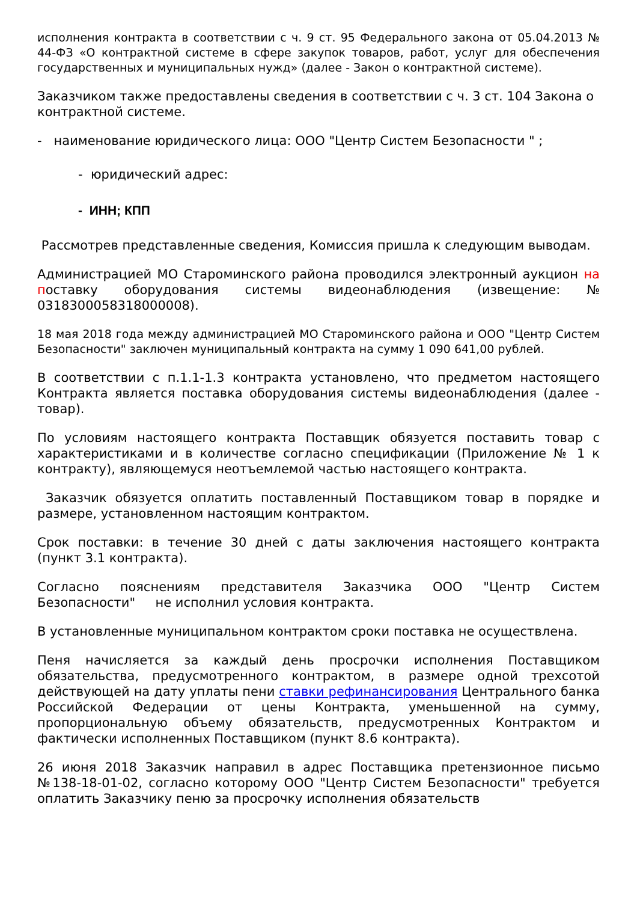исполнения контракта в соответствии с ч. 9 ст. 95 Федерального закона от 05.04.2013 № 44-ФЗ «О контрактной системе в сфере закупок товаров, работ, услуг для обеспечения государственных и муниципальных нужд» (далее - Закон о контрактной системе).
Заказчиком также предоставлены сведения в соответствии с ч. 3 ст. 104 Закона о контрактной системе.
- наименование юридического лица: ООО "Центр Систем Безопасности " ;
- юридический адрес:
- ИНН; КПП
Рассмотрев представленные сведения, Комиссия пришла к следующим выводам.
Администрацией МО Староминского района проводился электронный аукцион на поставку оборудования системы видеонаблюдения (извещение: № 0318300058318000008).
18 мая 2018 года между администрацией МО Староминского района и ООО "Центр Систем Безопасности" заключен муниципальный контракта на сумму 1 090 641,00 рублей.
В соответствии с п.1.1-1.3 контракта установлено, что предметом настоящего Контракта является поставка оборудования системы видеонаблюдения (далее - товар).
По условиям настоящего контракта Поставщик обязуется поставить товар с характеристиками и в количестве согласно спецификации (Приложение № 1 к контракту), являющемуся неотъемлемой частью настоящего контракта.
Заказчик обязуется оплатить поставленный Поставщиком товар в порядке и размере, установленном настоящим контрактом.
Срок поставки: в течение 30 дней с даты заключения настоящего контракта (пункт 3.1 контракта).
Согласно пояснениям представителя Заказчика ООО "Центр Систем Безопасности" не исполнил условия контракта.
В установленные муниципальном контрактом сроки поставка не осуществлена.
Пеня начисляется за каждый день просрочки исполнения Поставщиком обязательства, предусмотренного контрактом, в размере одной трехсотой действующей на дату уплаты пени ставки рефинансирования Центрального банка Российской Федерации от цены Контракта, уменьшенной на сумму, пропорциональную объему обязательств, предусмотренных Контрактом и фактически исполненных Поставщиком (пункт 8.6 контракта).
26 июня 2018 Заказчик направил в адрес Поставщика претензионное письмо №138-18-01-02, согласно которому ООО "Центр Систем Безопасности" требуется оплатить Заказчику пеню за просрочку исполнения обязательств